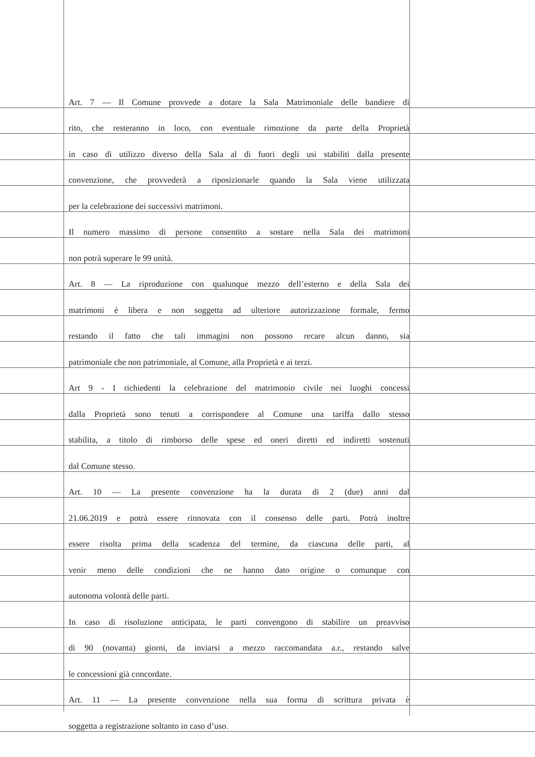Art. 7 — Il Comune provvede a dotare la Sala Matrimoniale delle bandiere di
rito, che resteranno in loco, con eventuale rimozione da parte della Proprietà
in caso di utilizzo diverso della Sala al di fuori degli usi stabiliti dalla presente
convenzione, che provvederà a riposizionarle quando la Sala viene utilizzata
per la celebrazione dei successivi matrimoni.
Il numero massimo di persone consentito a sostare nella Sala dei matrimoni
non potrà superare le 99 unità.
Art. 8 — La riproduzione con qualunque mezzo dell’esterno e della Sala dei
matrimoni è libera e non soggetta ad ulteriore autorizzazione formale, fermo
restando il fatto che tali immagini non possono recare alcun danno, sia
patrimoniale che non patrimoniale, al Comune, alla Proprietà e ai terzi.
Art 9 - I richiedenti la celebrazione del matrimonio civile nei luoghi concessi
dalla Proprietà sono tenuti a corrispondere al Comune una tariffa dallo stesso
stabilita, a titolo di rimborso delle spese ed oneri diretti ed indiretti sostenuti
dal Comune stesso.
Art. 10 — La presente convenzione ha la durata di 2 (due) anni dal
21.06.2019 e potrà essere rinnovata con il consenso delle parti. Potrà inoltre
essere risolta prima della scadenza del termine, da ciascuna delle parti, al
venir meno delle condizioni che ne hanno dato origine o comunque con
autonoma volontà delle parti.
In caso di risoluzione anticipata, le parti convengono di stabilire un preavviso
di 90 (novanta) giorni, da inviarsi a mezzo raccomandata a.r., restando salve
le concessioni già concordate.
Art. 11 — La presente convenzione nella sua forma di scrittura privata è
soggetta a registrazione soltanto in caso d’uso.